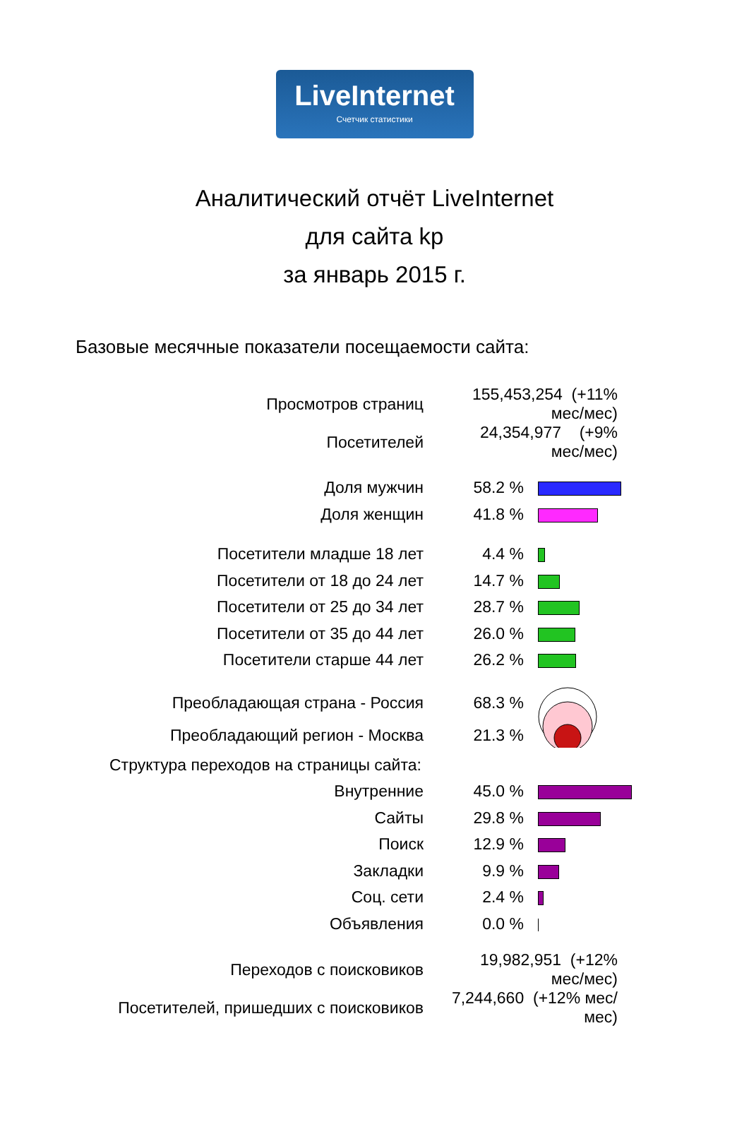LiveInternet
Счетчик статистики
Аналитический отчёт LiveInternet
для сайта kp
за январь 2015 г.
Базовые месячные показатели посещаемости сайта:
| Просмотров страниц | 155,453,254 (+11% мес/мес) | |
| Посетителей | 24,354,977 (+9% мес/мес) | |
| Доля мужчин | 58.2 % | |
| Доля женщин | 41.8 % | |
| Посетители младше 18 лет | 4.4 % | |
| Посетители от 18 до 24 лет | 14.7 % | |
| Посетители от 25 до 34 лет | 28.7 % | |
| Посетители от 35 до 44 лет | 26.0 % | |
| Посетители старше 44 лет | 26.2 % | |
| Преобладающая страна - Россия | 68.3 % | |
| Преобладающий регион - Москва | 21.3 % | |
| Структура переходов на страницы сайта: | | |
| Внутренние | 45.0 % | |
| Сайты | 29.8 % | |
| Поиск | 12.9 % | |
| Закладки | 9.9 % | |
| Соц. сети | 2.4 % | |
| Объявления | 0.0 % | |
| Переходов с поисковиков | 19,982,951 (+12% мес/мес) | |
| Посетителей, пришедших с поисковиков | 7,244,660 (+12% мес/мес) | |